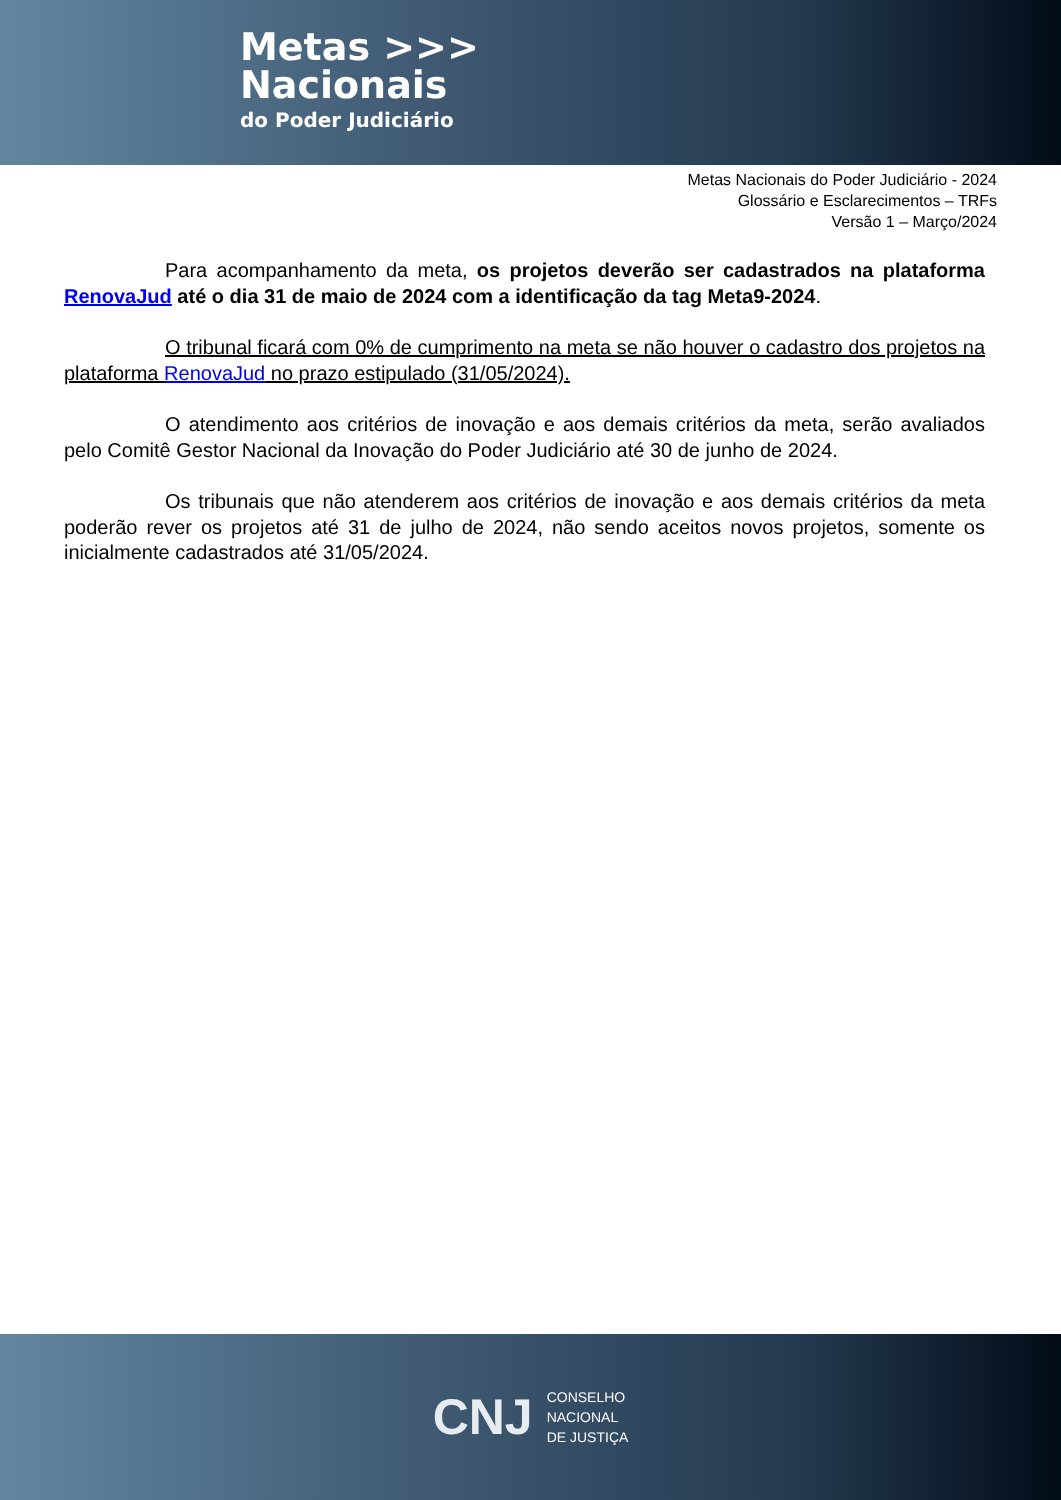Metas >>>
Nacionais
do Poder Judiciário
Metas Nacionais do Poder Judiciário - 2024
Glossário e Esclarecimentos – TRFs
Versão 1 – Março/2024
Para acompanhamento da meta, os projetos deverão ser cadastrados na plataforma RenovaJud até o dia 31 de maio de 2024 com a identificação da tag Meta9-2024.
O tribunal ficará com 0% de cumprimento na meta se não houver o cadastro dos projetos na plataforma RenovaJud no prazo estipulado (31/05/2024).
O atendimento aos critérios de inovação e aos demais critérios da meta, serão avaliados pelo Comitê Gestor Nacional da Inovação do Poder Judiciário até 30 de junho de 2024.
Os tribunais que não atenderem aos critérios de inovação e aos demais critérios da meta poderão rever os projetos até 31 de julho de 2024, não sendo aceitos novos projetos, somente os inicialmente cadastrados até 31/05/2024.
CNJ
CONSELHO
NACIONAL
DE JUSTIÇA